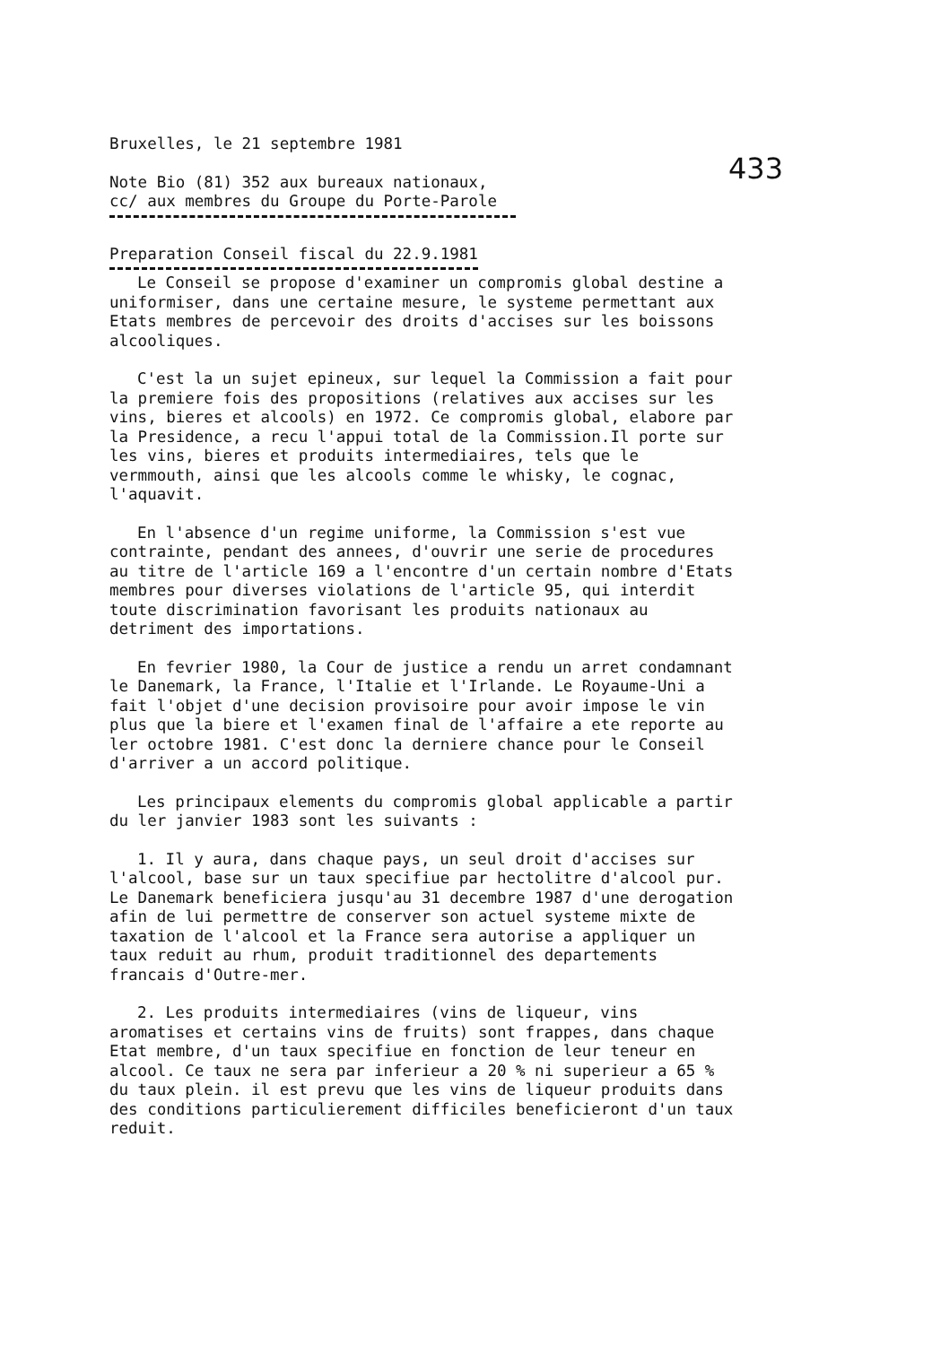433
Bruxelles, le 21 septembre 1981
Note Bio (81) 352 aux bureaux nationaux,
cc/ aux membres du Groupe du Porte-Parole
Preparation Conseil fiscal du 22.9.1981
Le Conseil se propose d'examiner un compromis global destine a uniformiser, dans une certaine mesure, le systeme permettant aux Etats membres de percevoir des droits d'accises sur les boissons alcooliques.
C'est la un sujet epineux, sur lequel la Commission a fait pour la premiere fois des propositions (relatives aux accises sur les vins, bieres et alcools) en 1972. Ce compromis global, elabore par la Presidence, a recu l'appui total de la Commission.Il porte sur les vins, bieres et produits intermediaires, tels que le vermmouth, ainsi que les alcools comme le whisky, le cognac, l'aquavit.
En l'absence d'un regime uniforme, la Commission s'est vue contrainte, pendant des annees, d'ouvrir une serie de procedures au titre de l'article 169 a l'encontre d'un certain nombre d'Etats membres pour diverses violations de l'article 95, qui interdit toute discrimination favorisant les produits nationaux au detriment des importations.
En fevrier 1980, la Cour de justice a rendu un arret condamnant le Danemark, la France, l'Italie et l'Irlande. Le Royaume-Uni a fait l'objet d'une decision provisoire pour avoir impose le vin plus que la biere et l'examen final de l'affaire a ete reporte au ler octobre 1981. C'est donc la derniere chance pour le Conseil d'arriver a un accord politique.
Les principaux elements du compromis global applicable a partir du ler janvier 1983 sont les suivants :
1. Il y aura, dans chaque pays, un seul droit d'accises sur l'alcool, base sur un taux specifiue par hectolitre d'alcool pur. Le Danemark beneficiera jusqu'au 31 decembre 1987 d'une derogation afin de lui permettre de conserver son actuel systeme mixte de taxation de l'alcool et la France sera autorise a appliquer un taux reduit au rhum, produit traditionnel des departements francais d'Outre-mer.
2. Les produits intermediaires (vins de liqueur, vins aromatises et certains vins de fruits) sont frappes, dans chaque Etat membre, d'un taux specifiue en fonction de leur teneur en alcool. Ce taux ne sera par inferieur a 20 % ni superieur a 65 % du taux plein. il est prevu que les vins de liqueur produits dans des conditions particulierement difficiles beneficieront d'un taux reduit.